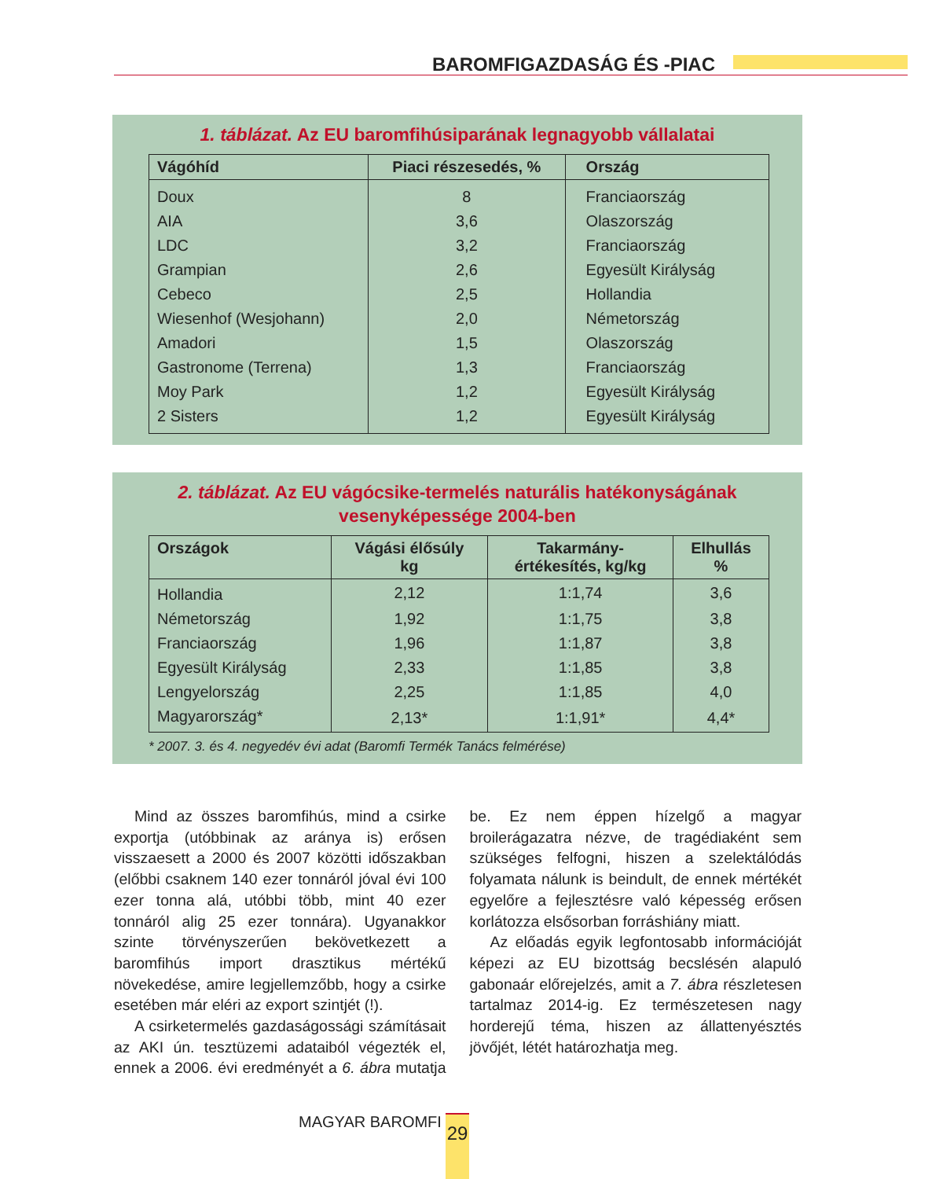BAROMFIGAZDASÁG ÉS -PIAC
1. táblázat. Az EU baromfihúsiparának legnagyobb vállalatai
| Vágóhíd | Piaci részesedés, % | Ország |
| --- | --- | --- |
| Doux | 8 | Franciaország |
| AIA | 3,6 | Olaszország |
| LDC | 3,2 | Franciaország |
| Grampian | 2,6 | Egyesült Királyság |
| Cebeco | 2,5 | Hollandia |
| Wiesenhof (Wesjohann) | 2,0 | Németország |
| Amadori | 1,5 | Olaszország |
| Gastronome (Terrena) | 1,3 | Franciaország |
| Moy Park | 1,2 | Egyesült Királyság |
| 2 Sisters | 1,2 | Egyesült Királyság |
2. táblázat. Az EU vágócsike-termelés naturális hatékonyságának
vesenyképessége 2004-ben
| Országok | Vágási élősúly kg | Takarmány- értékesítés, kg/kg | Elhullás % |
| --- | --- | --- | --- |
| Hollandia | 2,12 | 1:1,74 | 3,6 |
| Németország | 1,92 | 1:1,75 | 3,8 |
| Franciaország | 1,96 | 1:1,87 | 3,8 |
| Egyesült Királyság | 2,33 | 1:1,85 | 3,8 |
| Lengyelország | 2,25 | 1:1,85 | 4,0 |
| Magyarország* | 2,13* | 1:1,91* | 4,4* |
* 2007. 3. és 4. negyedév évi adat (Baromfi Termék Tanács felmérése)
Mind az összes baromfihús, mind a csirke exportja (utóbbinak az aránya is) erősen visszaesett a 2000 és 2007 közötti időszakban (előbbi csaknem 140 ezer tonnáról jóval évi 100 ezer tonna alá, utóbbi több, mint 40 ezer tonnáról alig 25 ezer tonnára). Ugyanakkor szinte törvényszerűen bekövetkezett a baromfihús import drasztikus mértékű növekedése, amire legjellemzőbb, hogy a csirke esetében már eléri az export szintjét (!).
A csirketermelés gazdaságossági számításait az AKI ún. tesztüzemi adataiból végezték el, ennek a 2006. évi eredményét a 6. ábra mutatja be. Ez nem éppen hízelgő a magyar broilerágazatra nézve, de tragédiaként sem szükséges felfogni, hiszen a szelektálódás folyamata nálunk is beindult, de ennek mértékét egyelőre a fejlesztésre való képesség erősen korlátozza elsősorban forráshiány miatt.
Az előadás egyik legfontosabb információját képezi az EU bizottság becslésén alapuló gabonaár előrejelzés, amit a 7. ábra részletesen tartalmaz 2014-ig. Ez természetesen nagy horderejű téma, hiszen az állattenyésztés jövőjét, létét határozhatja meg.
MAGYAR BAROMFI 29